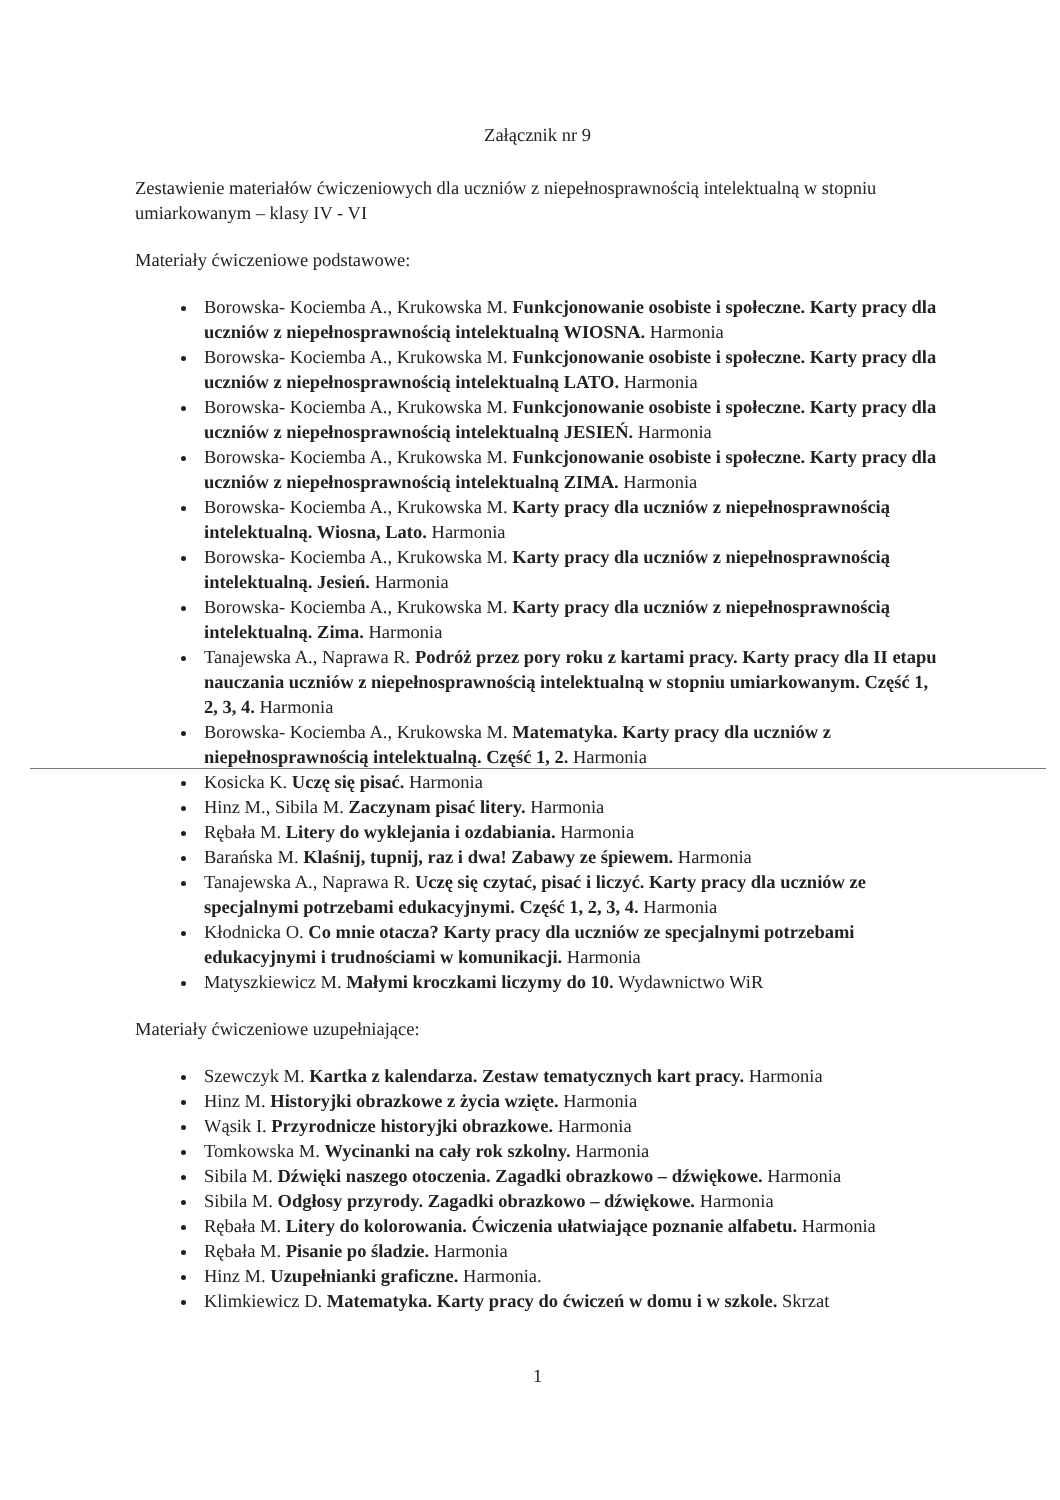Załącznik nr 9
Zestawienie materiałów ćwiczeniowych dla uczniów z niepełnosprawnością intelektualną w stopniu umiarkowanym – klasy IV - VI
Materiały ćwiczeniowe podstawowe:
Borowska- Kociemba A., Krukowska M. Funkcjonowanie osobiste i społeczne. Karty pracy dla uczniów z niepełnosprawnością intelektualną WIOSNA. Harmonia
Borowska- Kociemba A., Krukowska M. Funkcjonowanie osobiste i społeczne. Karty pracy dla uczniów z niepełnosprawnością intelektualną LATO. Harmonia
Borowska- Kociemba A., Krukowska M. Funkcjonowanie osobiste i społeczne. Karty pracy dla uczniów z niepełnosprawnością intelektualną JESIEŃ. Harmonia
Borowska- Kociemba A., Krukowska M. Funkcjonowanie osobiste i społeczne. Karty pracy dla uczniów z niepełnosprawnością intelektualną ZIMA. Harmonia
Borowska- Kociemba A., Krukowska M. Karty pracy dla uczniów z niepełnosprawnością intelektualną. Wiosna, Lato. Harmonia
Borowska- Kociemba A., Krukowska M. Karty pracy dla uczniów z niepełnosprawnością intelektualną. Jesień. Harmonia
Borowska- Kociemba A., Krukowska M. Karty pracy dla uczniów z niepełnosprawnością intelektualną. Zima. Harmonia
Tanajewska A., Naprawa R. Podróż przez pory roku z kartami pracy. Karty pracy dla II etapu nauczania uczniów z niepełnosprawnością intelektualną w stopniu umiarkowanym. Część 1, 2, 3, 4. Harmonia
Borowska- Kociemba A., Krukowska M. Matematyka. Karty pracy dla uczniów z niepełnosprawnością intelektualną. Część 1, 2. Harmonia
Kosicka K. Uczę się pisać. Harmonia
Hinz M., Sibila M. Zaczynam pisać litery. Harmonia
Rębała M. Litery do wyklejania i ozdabiania. Harmonia
Barańska M. Klaśnij, tupnij, raz i dwa! Zabawy ze śpiewem. Harmonia
Tanajewska A., Naprawa R. Uczę się czytać, pisać i liczyć. Karty pracy dla uczniów ze specjalnymi potrzebami edukacyjnymi. Część 1, 2, 3, 4. Harmonia
Kłodnicka O. Co mnie otacza? Karty pracy dla uczniów ze specjalnymi potrzebami edukacyjnymi i trudnościami w komunikacji. Harmonia
Matyszkiewicz M. Małymi kroczkami liczymy do 10. Wydawnictwo WiR
Materiały ćwiczeniowe uzupełniające:
Szewczyk M. Kartka z kalendarza. Zestaw tematycznych kart pracy. Harmonia
Hinz M. Historyjki obrazkowe z życia wzięte. Harmonia
Wąsik I. Przyrodnicze historyjki obrazkowe. Harmonia
Tomkowska M. Wycinanki na cały rok szkolny. Harmonia
Sibila M. Dźwięki naszego otoczenia. Zagadki obrazkowo – dźwiękowe. Harmonia
Sibila M. Odgłosy przyrody. Zagadki obrazkowo – dźwiękowe. Harmonia
Rębała M. Litery do kolorowania. Ćwiczenia ułatwiające poznanie alfabetu. Harmonia
Rębała M. Pisanie po śladzie. Harmonia
Hinz M. Uzupełnianki graficzne. Harmonia.
Klimkiewicz D. Matematyka. Karty pracy do ćwiczeń w domu i w szkole. Skrzat
1